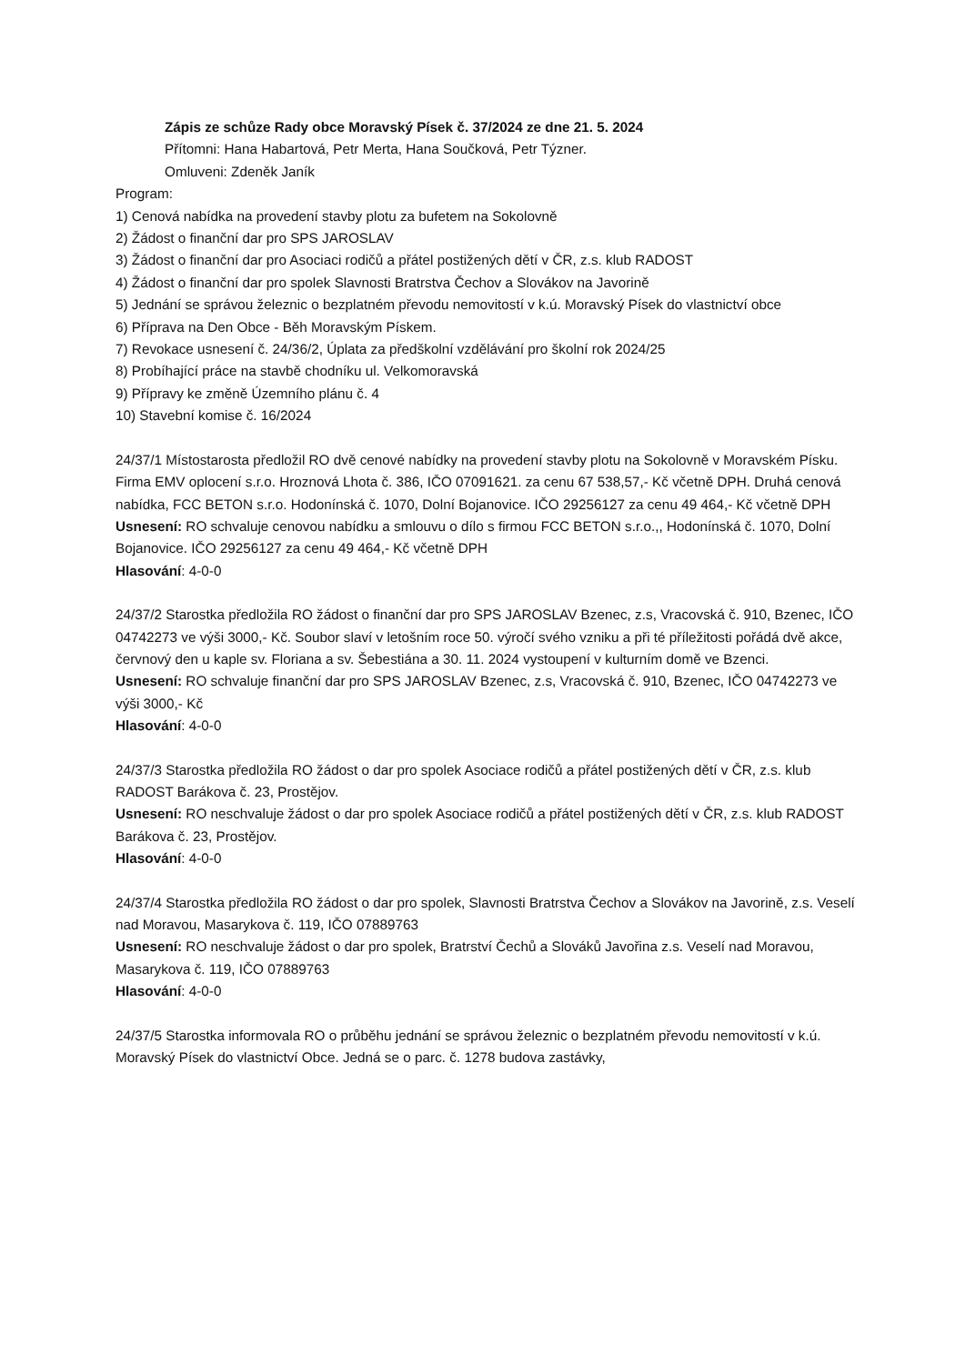Zápis ze schůze Rady obce Moravský Písek č. 37/2024 ze dne 21. 5. 2024
Přítomni: Hana Habartová, Petr Merta, Hana Součková, Petr Týzner.
Omluveni: Zdeněk Janík
Program:
1) Cenová nabídka na provedení stavby plotu za bufetem na Sokolovně
2) Žádost o finanční dar pro SPS JAROSLAV
3) Žádost o finanční dar pro Asociaci rodičů a přátel postižených dětí v ČR, z.s. klub RADOST
4) Žádost o finanční dar pro spolek Slavnosti Bratrstva Čechov a Slovákov na Javorině
5) Jednání se správou železnic o bezplatném převodu nemovitostí v k.ú. Moravský Písek do vlastnictví obce
6) Příprava na Den Obce - Běh Moravským Pískem.
7) Revokace usnesení č. 24/36/2, Úplata za předškolní vzdělávání pro školní rok 2024/25
8) Probíhající práce na stavbě chodníku ul. Velkomoravská
9) Přípravy ke změně Územního plánu č. 4
10) Stavební komise č. 16/2024
24/37/1 Místostarosta předložil RO dvě cenové nabídky na provedení stavby plotu na Sokolovně v Moravském Písku. Firma EMV oplocení s.r.o. Hroznová Lhota č. 386, IČO 07091621. za cenu 67 538,57,- Kč včetně DPH. Druhá cenová nabídka, FCC BETON s.r.o. Hodonínská č. 1070, Dolní Bojanovice. IČO 29256127 za cenu 49 464,- Kč včetně DPH
Usnesení: RO schvaluje cenovou nabídku a smlouvu o dílo s firmou FCC BETON s.r.o.,, Hodonínská č. 1070, Dolní Bojanovice. IČO 29256127 za cenu 49 464,- Kč včetně DPH
Hlasování: 4-0-0
24/37/2 Starostka předložila RO žádost o finanční dar pro SPS JAROSLAV Bzenec, z.s, Vracovská č. 910, Bzenec, IČO 04742273 ve výši 3000,- Kč. Soubor slaví v letošním roce 50. výročí svého vzniku a při té příležitosti pořádá dvě akce, červnový den u kaple sv. Floriana a sv. Šebestiána a 30. 11. 2024 vystoupení v kulturním domě ve Bzenci.
Usnesení: RO schvaluje finanční dar pro SPS JAROSLAV Bzenec, z.s, Vracovská č. 910, Bzenec, IČO 04742273 ve výši 3000,- Kč
Hlasování: 4-0-0
24/37/3 Starostka předložila RO žádost o dar pro spolek Asociace rodičů a přátel postižených dětí v ČR, z.s. klub RADOST Barákova č. 23, Prostějov.
Usnesení: RO neschvaluje žádost o dar pro spolek Asociace rodičů a přátel postižených dětí v ČR, z.s. klub RADOST Barákova č. 23, Prostějov.
Hlasování: 4-0-0
24/37/4 Starostka předložila RO žádost o dar pro spolek, Slavnosti Bratrstva Čechov a Slovákov na Javorině, z.s. Veselí nad Moravou, Masarykova č. 119, IČO 07889763
Usnesení: RO neschvaluje žádost o dar pro spolek, Bratrství Čechů a Slováků Javořina z.s. Veselí nad Moravou, Masarykova č. 119, IČO 07889763
Hlasování: 4-0-0
24/37/5 Starostka informovala RO o průběhu jednání se správou železnic o bezplatném převodu nemovitostí v k.ú. Moravský Písek do vlastnictví Obce. Jedná se o parc. č. 1278 budova zastávky,